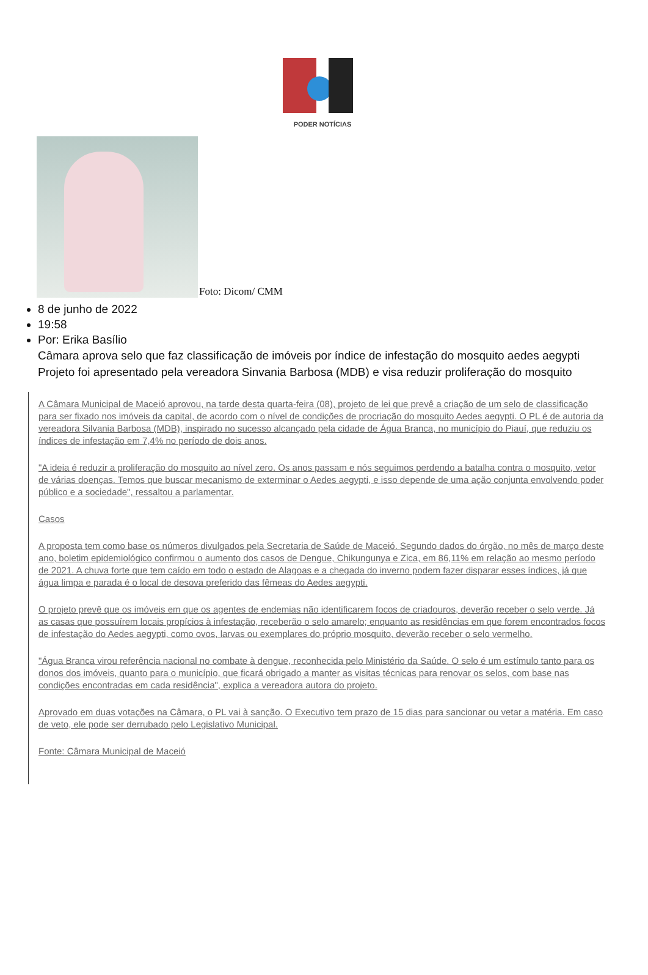PODER NOTÍCIAS
Foto: Dicom/ CMM
8 de junho de 2022
19:58
Por: Erika Basílio
Câmara aprova selo que faz classificação de imóveis por índice de infestação do mosquito aedes aegypti
Projeto foi apresentado pela vereadora Sinvania Barbosa (MDB) e visa reduzir proliferação do mosquito
A Câmara Municipal de Maceió aprovou, na tarde desta quarta-feira (08), projeto de lei que prevê a criação de um selo de classificação para ser fixado nos imóveis da capital, de acordo com o nível de condições de procriação do mosquito Aedes aegypti. O PL é de autoria da vereadora Silvania Barbosa (MDB), inspirado no sucesso alcançado pela cidade de Água Branca, no município do Piauí, que reduziu os índices de infestação em 7,4% no período de dois anos.
"A ideia é reduzir a proliferação do mosquito ao nível zero. Os anos passam e nós seguimos perdendo a batalha contra o mosquito, vetor de várias doenças. Temos que buscar mecanismo de exterminar o Aedes aegypti, e isso depende de uma ação conjunta envolvendo poder público e a sociedade", ressaltou a parlamentar.
Casos
A proposta tem como base os números divulgados pela Secretaria de Saúde de Maceió. Segundo dados do órgão, no mês de março deste ano, boletim epidemiológico confirmou o aumento dos casos de Dengue, Chikungunya e Zica, em 86,11% em relação ao mesmo período de 2021. A chuva forte que tem caído em todo o estado de Alagoas e a chegada do inverno podem fazer disparar esses índices, já que água limpa e parada é o local de desova preferido das fêmeas do Aedes aegypti.
O projeto prevê que os imóveis em que os agentes de endemias não identificarem focos de criadouros, deverão receber o selo verde. Já as casas que possuírem locais propícios à infestação, receberão o selo amarelo; enquanto as residências em que forem encontrados focos de infestação do Aedes aegypti, como ovos, larvas ou exemplares do próprio mosquito, deverão receber o selo vermelho.
"Água Branca virou referência nacional no combate à dengue, reconhecida pelo Ministério da Saúde. O selo é um estímulo tanto para os donos dos imóveis, quanto para o município, que ficará obrigado a manter as visitas técnicas para renovar os selos, com base nas condições encontradas em cada residência", explica a vereadora autora do projeto.
Aprovado em duas votações na Câmara, o PL vai à sanção. O Executivo tem prazo de 15 dias para sancionar ou vetar a matéria. Em caso de veto, ele pode ser derrubado pelo Legislativo Municipal.
Fonte: Câmara Municipal de Maceió